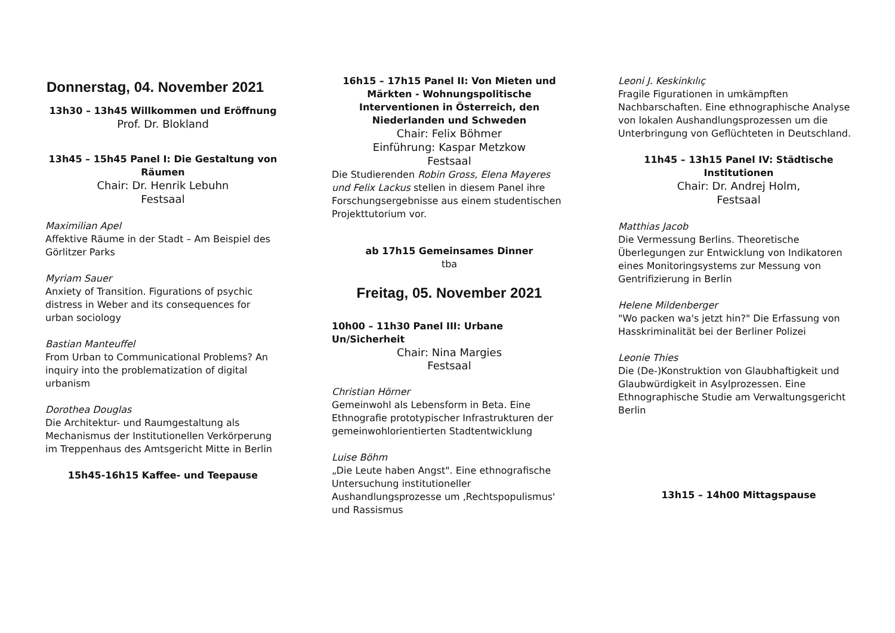Donnerstag, 04. November 2021
13h30 – 13h45 Willkommen und Eröffnung
Prof. Dr. Blokland
13h45 – 15h45 Panel I: Die Gestaltung von Räumen
Chair: Dr. Henrik Lebuhn
Festsaal
Maximilian Apel
Affektive Räume in der Stadt – Am Beispiel des Görlitzer Parks
Myriam Sauer
Anxiety of Transition. Figurations of psychic distress in Weber and its consequences for urban sociology
Bastian Manteuffel
From Urban to Communicational Problems? An inquiry into the problematization of digital urbanism
Dorothea Douglas
Die Architektur- und Raumgestaltung als Mechanismus der Institutionellen Verkörperung im Treppenhaus des Amtsgericht Mitte in Berlin
15h45-16h15 Kaffee- und Teepause
16h15 – 17h15 Panel II: Von Mieten und Märkten - Wohnungspolitische Interventionen in Österreich, den Niederlanden und Schweden
Chair: Felix Böhmer
Einführung: Kaspar Metzkow
Festsaal
Die Studierenden Robin Gross, Elena Mayeres und Felix Lackus stellen in diesem Panel ihre Forschungsergebnisse aus einem studentischen Projekttutorium vor.
ab 17h15 Gemeinsames Dinner
tba
Freitag, 05. November 2021
10h00 – 11h30 Panel III: Urbane Un/Sicherheit
Chair: Nina Margies
Festsaal
Christian Hörner
Gemeinwohl als Lebensform in Beta. Eine Ethnografie prototypischer Infrastrukturen der gemeinwohlorientierten Stadtentwicklung
Luise Böhm
„Die Leute haben Angst". Eine ethnografische Untersuchung institutioneller Aushandlungsprozesse um ‚Rechtspopulismus' und Rassismus
Leoni J. Keskinkılıç
Fragile Figurationen in umkämpften Nachbarschaften. Eine ethnographische Analyse von lokalen Aushandlungsprozessen um die Unterbringung von Geflüchteten in Deutschland.
11h45 – 13h15 Panel IV: Städtische Institutionen
Chair: Dr. Andrej Holm,
Festsaal
Matthias Jacob
Die Vermessung Berlins. Theoretische Überlegungen zur Entwicklung von Indikatoren eines Monitoringsystems zur Messung von Gentrifizierung in Berlin
Helene Mildenberger
"Wo packen wa's jetzt hin?" Die Erfassung von Hasskriminalität bei der Berliner Polizei
Leonie Thies
Die (De-)Konstruktion von Glaubhaftigkeit und Glaubwürdigkeit in Asylprozessen. Eine Ethnographische Studie am Verwaltungsgericht Berlin
13h15 – 14h00 Mittagspause